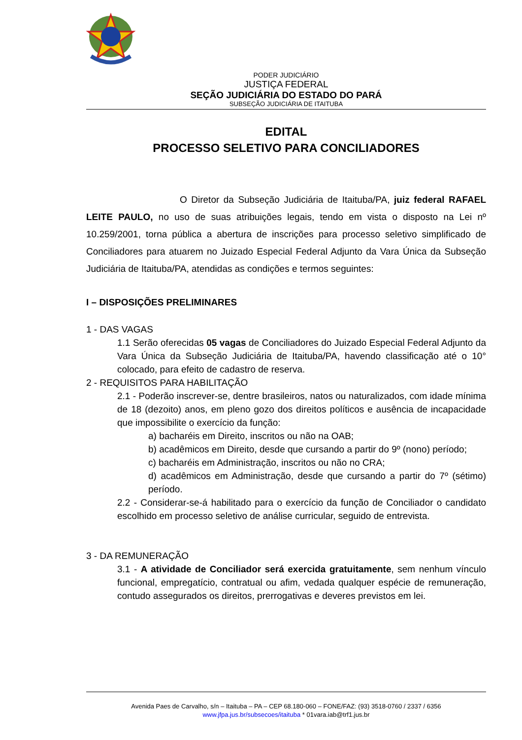PODER JUDICIÁRIO
JUSTIÇA FEDERAL
SEÇÃO JUDICIÁRIA DO ESTADO DO PARÁ
SUBSEÇÃO JUDICIÁRIA DE ITAITUBA
EDITAL
PROCESSO SELETIVO PARA CONCILIADORES
O Diretor da Subseção Judiciária de Itaituba/PA, juiz federal RAFAEL LEITE PAULO, no uso de suas atribuições legais, tendo em vista o disposto na Lei nº 10.259/2001, torna pública a abertura de inscrições para processo seletivo simplificado de Conciliadores para atuarem no Juizado Especial Federal Adjunto da Vara Única da Subseção Judiciária de Itaituba/PA, atendidas as condições e termos seguintes:
I – DISPOSIÇÕES PRELIMINARES
1 - DAS VAGAS
1.1 Serão oferecidas 05 vagas de Conciliadores do Juizado Especial Federal Adjunto da Vara Única da Subseção Judiciária de Itaituba/PA, havendo classificação até o 10° colocado, para efeito de cadastro de reserva.
2 - REQUISITOS PARA HABILITAÇÃO
2.1 - Poderão inscrever-se, dentre brasileiros, natos ou naturalizados, com idade mínima de 18 (dezoito) anos, em pleno gozo dos direitos políticos e ausência de incapacidade que impossibilite o exercício da função:
a) bacharéis em Direito, inscritos ou não na OAB;
b) acadêmicos em Direito, desde que cursando a partir do 9º (nono) período;
c) bacharéis em Administração, inscritos ou não no CRA;
d) acadêmicos em Administração, desde que cursando a partir do 7º (sétimo) período.
2.2 - Considerar-se-á habilitado para o exercício da função de Conciliador o candidato escolhido em processo seletivo de análise curricular, seguido de entrevista.
3 - DA REMUNERAÇÃO
3.1 - A atividade de Conciliador será exercida gratuitamente, sem nenhum vínculo funcional, empregatício, contratual ou afim, vedada qualquer espécie de remuneração, contudo assegurados os direitos, prerrogativas e deveres previstos em lei.
Avenida Paes de Carvalho, s/n – Itaituba – PA – CEP 68.180-060 – FONE/FAZ: (93) 3518-0760 / 2337 / 6356
www.jfpa.jus.br/subsecoes/itaituba * 01vara.iab@trf1.jus.br